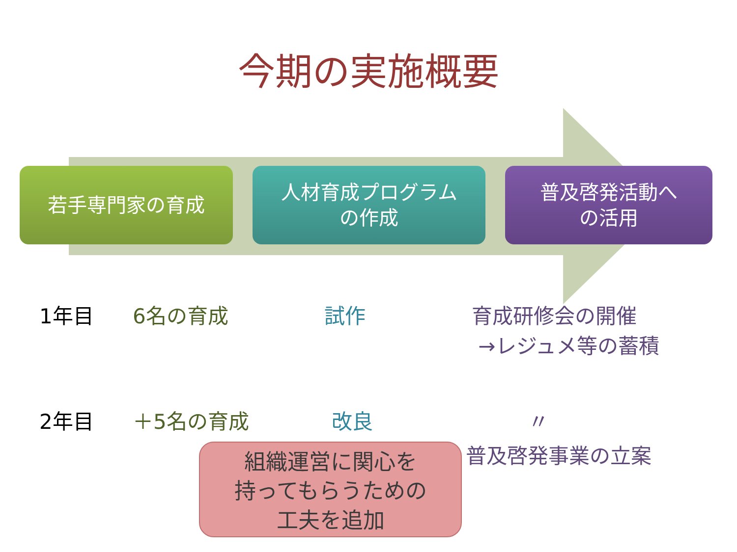今期の実施概要
若手専門家の育成 人材育成プログラム
の作成
普及啓発活動へ
の活用
1年目 6名の育成 試作 育成研修会の開催
→レジュメ等の蓄積
2年目 ＋5名の育成 改良 〃
普及啓発事業の立案
組織運営に関心を
持ってもらうための
工夫を追加